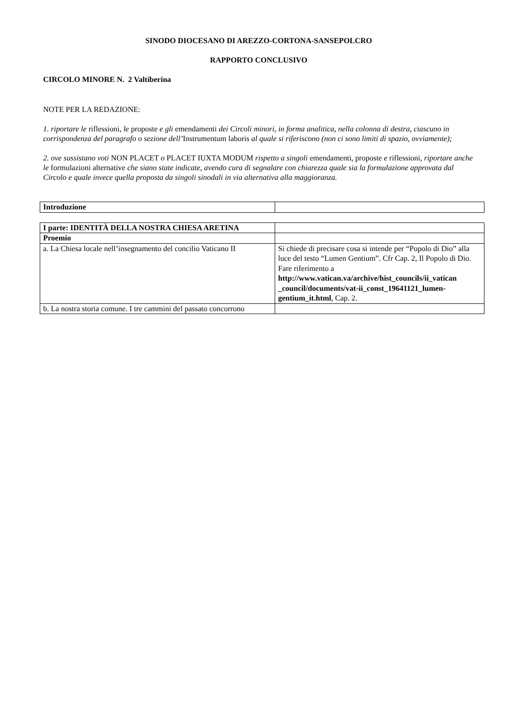SINODO DIOCESANO DI AREZZO-CORTONA-SANSEPOLCRO
RAPPORTO CONCLUSIVO
CIRCOLO MINORE N. 2 Valtiberina
NOTE PER LA REDAZIONE:
1. riportare le riflessioni, le proposte e gli emendamenti dei Circoli minori, in forma analitica, nella colonna di destra, ciascuno in corrispondenza del paragrafo o sezione dell’Instrumentum laboris al quale si riferiscono (non ci sono limiti di spazio, ovviamente);
2. ove sussistano voti NON PLACET o PLACET IUXTA MODUM rispetto a singoli emendamenti, proposte e riflessioni, riportare anche le formulazioni alternative che siano state indicate, avendo cura di segnalare con chiarezza quale sia la formulazione approvata dal Circolo e quale invece quella proposta da singoli sinodali in via alternativa alla maggioranza.
| Introduzione | |
| I parte: IDENTITÀ DELLA NOSTRA CHIESA ARETINA | |
| Proemio | |
| a. La Chiesa locale nell’insegnamento del concilio Vaticano II | Si chiede di precisare cosa si intende per “Popolo di Dio” alla luce del testo “Lumen Gentium”. Cfr Cap. 2, Il Popolo di Dio. Fare riferimento a http://www.vatican.va/archive/hist_councils/ii_vatican _council/documents/vat-ii_const_19641121_lumen-gentium_it.html , Cap. 2. |
| b. La nostra storia comune. I tre cammini del passato concorrono | |